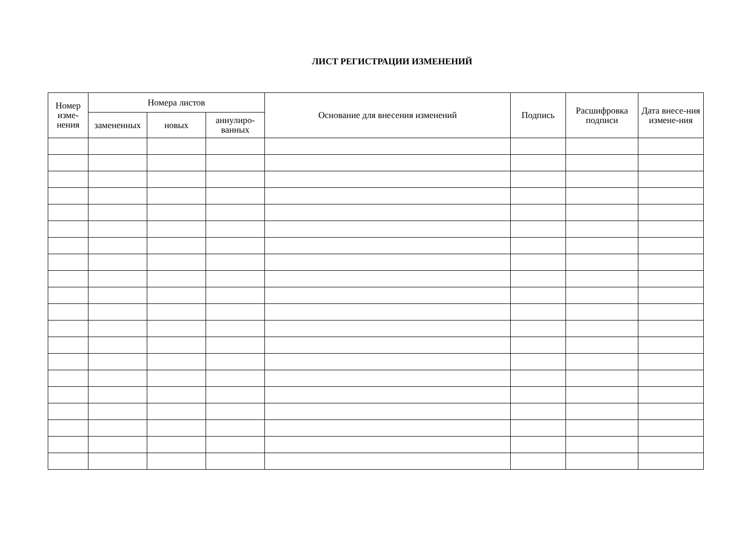ЛИСТ РЕГИСТРАЦИИ ИЗМЕНЕНИЙ
| Номер изме-нения | Номера листов | | | Основание для внесения изменений | Подпись | Расшифровка подписи | Дата внесе-ния измене-ния |
| --- | --- | --- | --- | --- | --- | --- | --- |
| | замененных | новых | аннулиро-ванных | | | | |